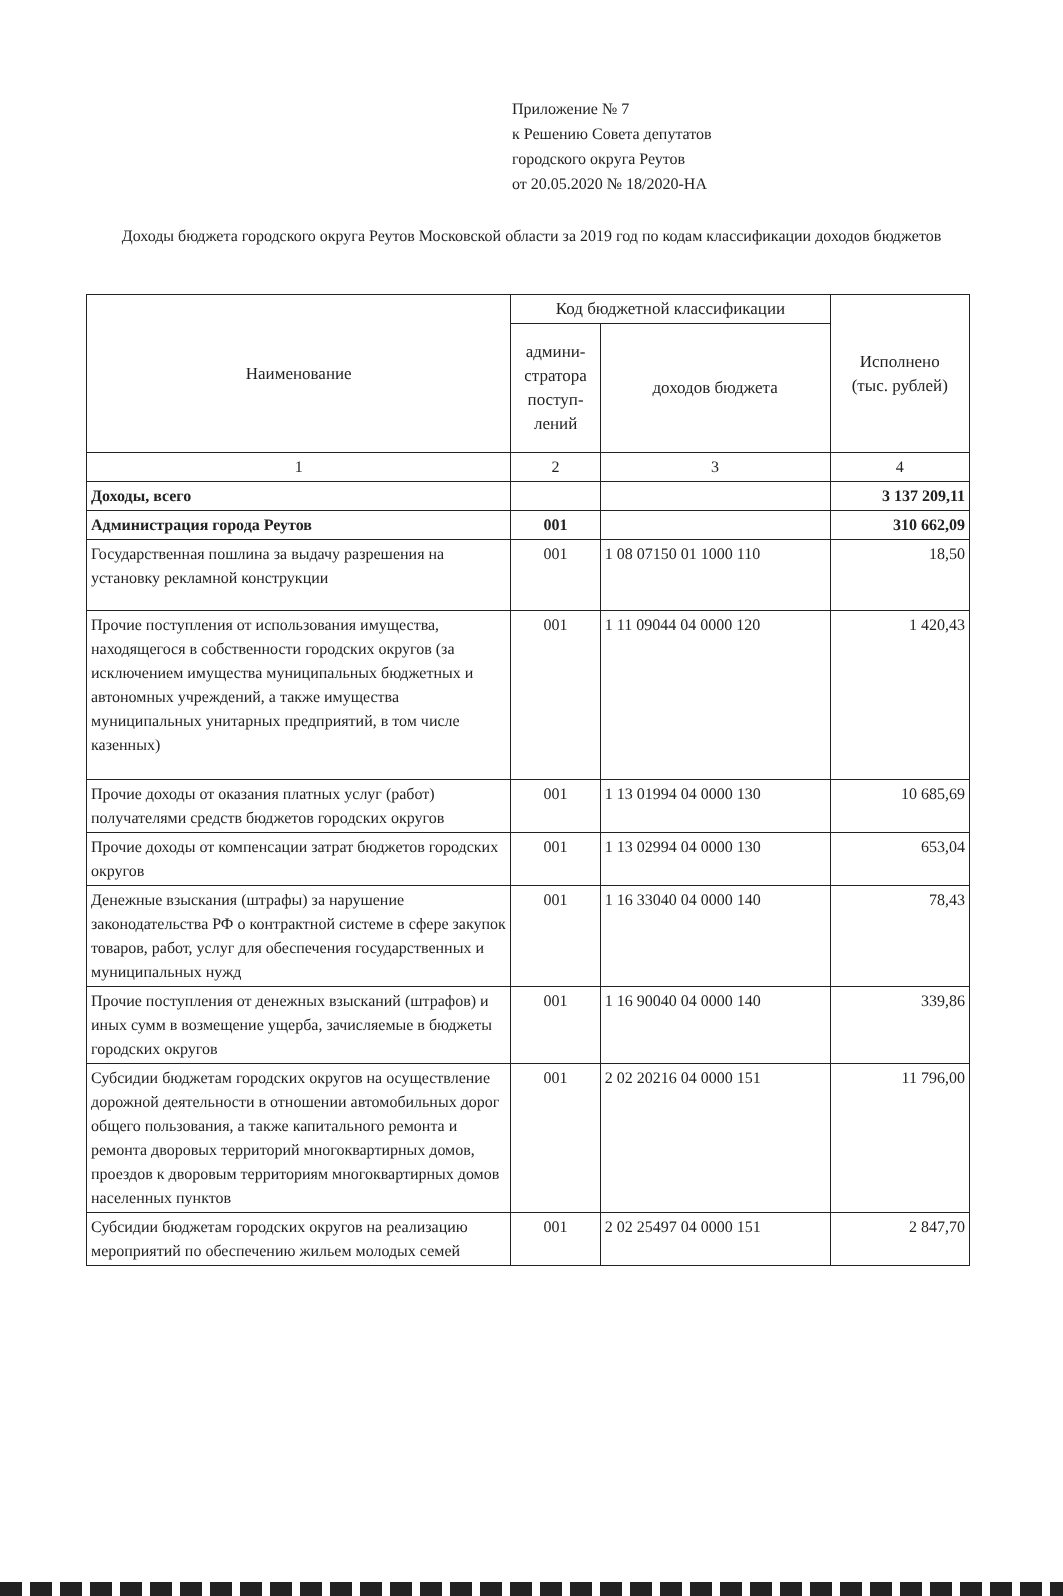Приложение № 7
к Решению Совета депутатов
городского округа Реутов
от 20.05.2020 № 18/2020-НА
Доходы бюджета городского округа Реутов Московской области за 2019 год по кодам классификации доходов бюджетов
| Наименование | Код бюджетной классификации | | Исполнено (тыс. рублей) |
| --- | --- | --- | --- |
| | админи- стратора поступ- лений | доходов бюджета | |
| 1 | 2 | 3 | 4 |
| Доходы, всего | | | 3 137 209,11 |
| Администрация города Реутов | 001 | | 310 662,09 |
| Государственная пошлина за выдачу разрешения на установку рекламной конструкции | 001 | 1 08 07150 01 1000 110 | 18,50 |
| Прочие поступления от использования имущества, находящегося в собственности городских округов (за исключением имущества муниципальных бюджетных и автономных учреждений, а также имущества муниципальных унитарных предприятий, в том числе казенных) | 001 | 1 11 09044 04 0000 120 | 1 420,43 |
| Прочие доходы от оказания платных услуг (работ) получателями средств бюджетов городских округов | 001 | 1 13 01994 04 0000 130 | 10 685,69 |
| Прочие доходы от компенсации затрат бюджетов городских округов | 001 | 1 13 02994 04 0000 130 | 653,04 |
| Денежные взыскания (штрафы) за нарушение законодательства РФ о контрактной системе в сфере закупок товаров, работ, услуг для обеспечения государственных и муниципальных нужд | 001 | 1 16 33040 04 0000 140 | 78,43 |
| Прочие поступления от денежных взысканий (штрафов) и иных сумм в возмещение ущерба, зачисляемые в бюджеты городских округов | 001 | 1 16 90040 04 0000 140 | 339,86 |
| Субсидии бюджетам городских округов на осуществление дорожной деятельности в отношении автомобильных дорог общего пользования, а также капитального ремонта и ремонта дворовых территорий многоквартирных домов, проездов к дворовым территориям многоквартирных домов населенных пунктов | 001 | 2 02 20216 04 0000 151 | 11 796,00 |
| Субсидии бюджетам городских округов на реализацию мероприятий по обеспечению жильем молодых семей | 001 | 2 02 25497 04 0000 151 | 2 847,70 |